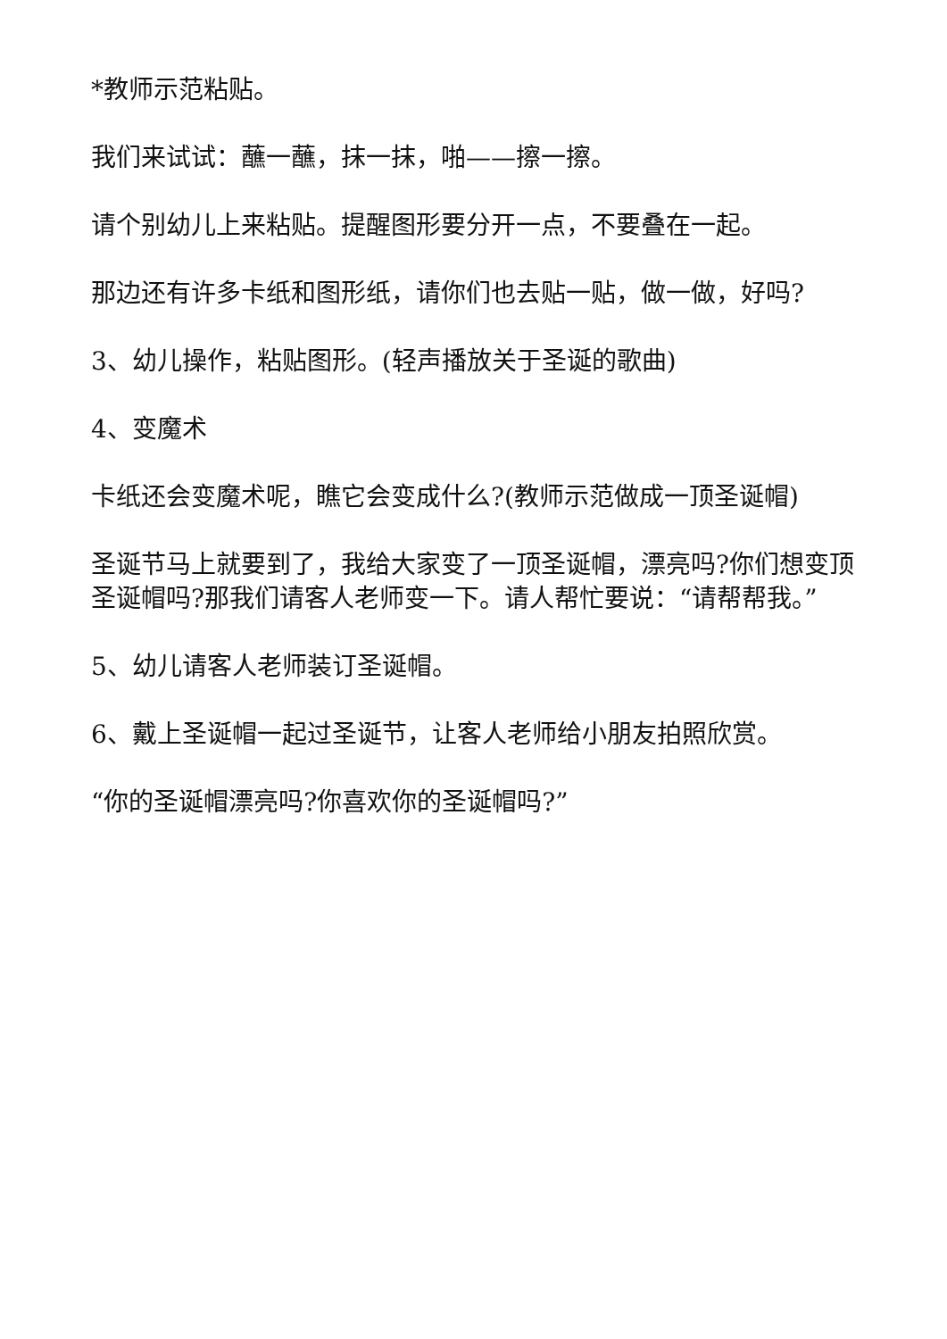*教师示范粘贴。
我们来试试：蘸一蘸，抹一抹，啪——擦一擦。
请个别幼儿上来粘贴。提醒图形要分开一点，不要叠在一起。
那边还有许多卡纸和图形纸，请你们也去贴一贴，做一做，好吗?
3、幼儿操作，粘贴图形。(轻声播放关于圣诞的歌曲)
4、变魔术
卡纸还会变魔术呢，瞧它会变成什么?(教师示范做成一顶圣诞帽)
圣诞节马上就要到了，我给大家变了一顶圣诞帽，漂亮吗?你们想变顶圣诞帽吗?那我们请客人老师变一下。请人帮忙要说：“请帮帮我。”
5、幼儿请客人老师装订圣诞帽。
6、戴上圣诞帽一起过圣诞节，让客人老师给小朋友拍照欣赏。
“你的圣诞帽漂亮吗?你喜欢你的圣诞帽吗?”